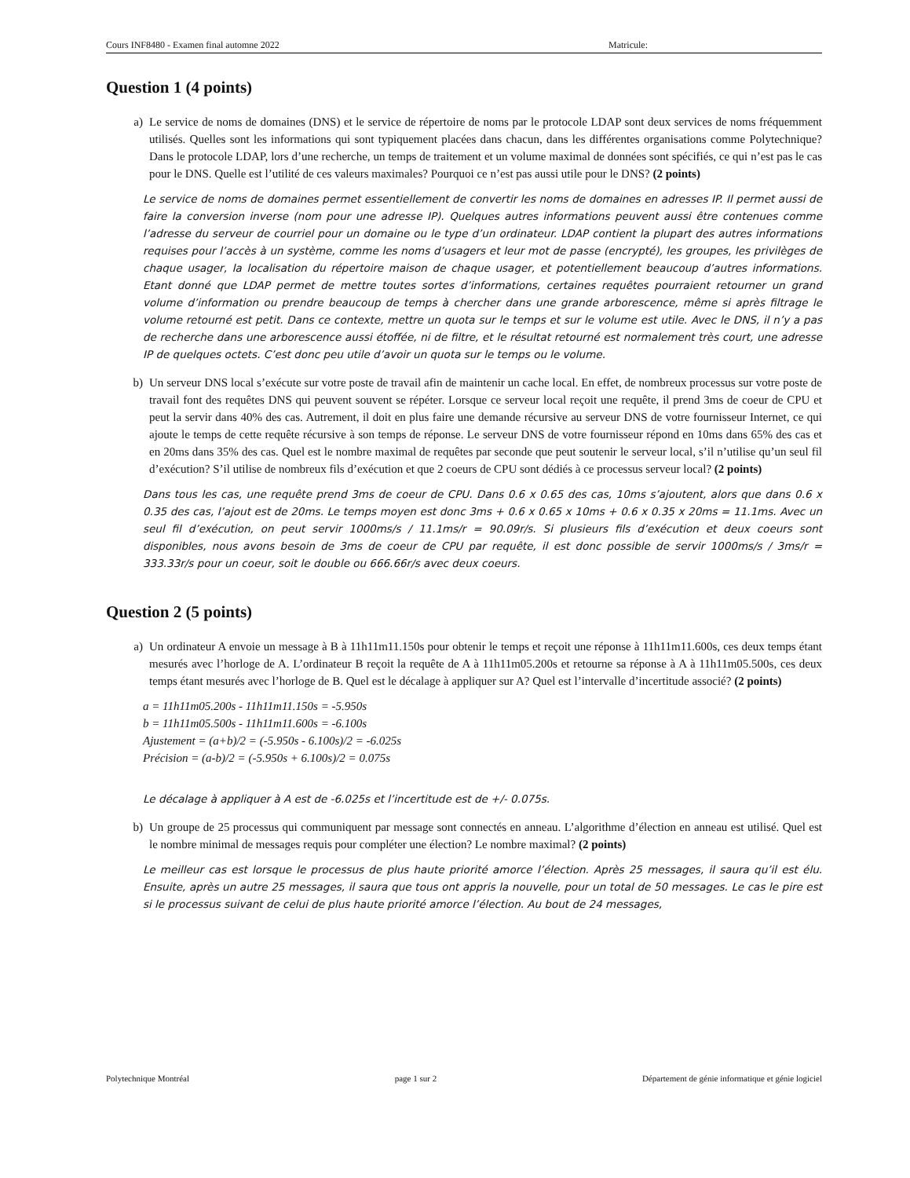Cours INF8480 - Examen final automne 2022 Matricule:
Question 1 (4 points)
a) Le service de noms de domaines (DNS) et le service de répertoire de noms par le protocole LDAP sont deux services de noms fréquemment utilisés. Quelles sont les informations qui sont typiquement placées dans chacun, dans les différentes organisations comme Polytechnique? Dans le protocole LDAP, lors d’une recherche, un temps de traitement et un volume maximal de données sont spécifiés, ce qui n’est pas le cas pour le DNS. Quelle est l’utilité de ces valeurs maximales? Pourquoi ce n’est pas aussi utile pour le DNS? (2 points)
Le service de noms de domaines permet essentiellement de convertir les noms de domaines en adresses IP. Il permet aussi de faire la conversion inverse (nom pour une adresse IP). Quelques autres informations peuvent aussi être contenues comme l’adresse du serveur de courriel pour un domaine ou le type d’un ordinateur. LDAP contient la plupart des autres informations requises pour l’accès à un système, comme les noms d’usagers et leur mot de passe (encrypté), les groupes, les privilèges de chaque usager, la localisation du répertoire maison de chaque usager, et potentiellement beaucoup d’autres informations. Etant donné que LDAP permet de mettre toutes sortes d’informations, certaines requêtes pourraient retourner un grand volume d’information ou prendre beaucoup de temps à chercher dans une grande arborescence, même si après filtrage le volume retourné est petit. Dans ce contexte, mettre un quota sur le temps et sur le volume est utile. Avec le DNS, il n’y a pas de recherche dans une arborescence aussi étoffée, ni de filtre, et le résultat retourné est normalement très court, une adresse IP de quelques octets. C’est donc peu utile d’avoir un quota sur le temps ou le volume.
b) Un serveur DNS local s’exécute sur votre poste de travail afin de maintenir un cache local. En effet, de nombreux processus sur votre poste de travail font des requêtes DNS qui peuvent souvent se répéter. Lorsque ce serveur local reçoit une requête, il prend 3ms de coeur de CPU et peut la servir dans 40% des cas. Autrement, il doit en plus faire une demande récursive au serveur DNS de votre fournisseur Internet, ce qui ajoute le temps de cette requête récursive à son temps de réponse. Le serveur DNS de votre fournisseur répond en 10ms dans 65% des cas et en 20ms dans 35% des cas. Quel est le nombre maximal de requêtes par seconde que peut soutenir le serveur local, s’il n’utilise qu’un seul fil d’exécution? S’il utilise de nombreux fils d’exécution et que 2 coeurs de CPU sont dédiés à ce processus serveur local? (2 points)
Dans tous les cas, une requête prend 3ms de coeur de CPU. Dans 0.6 x 0.65 des cas, 10ms s’ajoutent, alors que dans 0.6 x 0.35 des cas, l’ajout est de 20ms. Le temps moyen est donc 3ms + 0.6 x 0.65 x 10ms + 0.6 x 0.35 x 20ms = 11.1ms. Avec un seul fil d’exécution, on peut servir 1000ms/s / 11.1ms/r = 90.09r/s. Si plusieurs fils d’exécution et deux coeurs sont disponibles, nous avons besoin de 3ms de coeur de CPU par requête, il est donc possible de servir 1000ms/s / 3ms/r = 333.33r/s pour un coeur, soit le double ou 666.66r/s avec deux coeurs.
Question 2 (5 points)
a) Un ordinateur A envoie un message à B à 11h11m11.150s pour obtenir le temps et reçoit une réponse à 11h11m11.600s, ces deux temps étant mesurés avec l’horloge de A. L’ordinateur B reçoit la requête de A à 11h11m05.200s et retourne sa réponse à A à 11h11m05.500s, ces deux temps étant mesurés avec l’horloge de B. Quel est le décalage à appliquer sur A? Quel est l’intervalle d’incertitude associé? (2 points)
a = 11h11m05.200s - 11h11m11.150s = -5.950s
b = 11h11m05.500s - 11h11m11.600s = -6.100s
Ajustement = (a+b)/2 = (-5.950s - 6.100s)/2 = -6.025s
Précision = (a-b)/2 = (-5.950s + 6.100s)/2 = 0.075s
Le décalage à appliquer à A est de -6.025s et l’incertitude est de +/- 0.075s.
b) Un groupe de 25 processus qui communiquent par message sont connectés en anneau. L’algorithme d’élection en anneau est utilisé. Quel est le nombre minimal de messages requis pour compléter une élection? Le nombre maximal? (2 points)
Le meilleur cas est lorsque le processus de plus haute priorité amorce l’élection. Après 25 messages, il saura qu’il est élu. Ensuite, après un autre 25 messages, il saura que tous ont appris la nouvelle, pour un total de 50 messages. Le cas le pire est si le processus suivant de celui de plus haute priorité amorce l’élection. Au bout de 24 messages,
Polytechnique Montréal page 1 sur 2 Département de génie informatique et génie logiciel